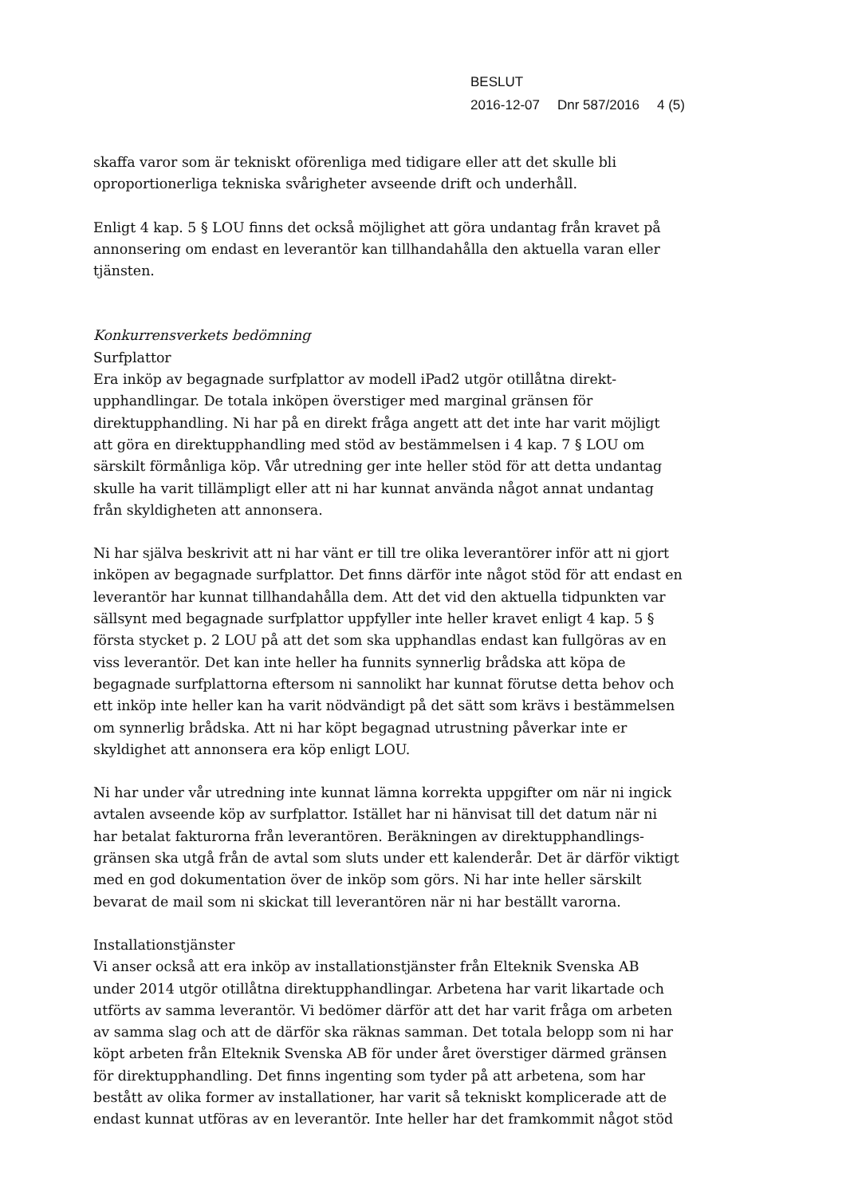BESLUT
2016-12-07 Dnr 587/2016 4 (5)
skaffa varor som är tekniskt oförenliga med tidigare eller att det skulle bli oproportionerliga tekniska svårigheter avseende drift och underhåll.
Enligt 4 kap. 5 § LOU finns det också möjlighet att göra undantag från kravet på annonsering om endast en leverantör kan tillhandahålla den aktuella varan eller tjänsten.
Konkurrensverkets bedömning
Surfplattor
Era inköp av begagnade surfplattor av modell iPad2 utgör otillåtna direkt-upphandlingar. De totala inköpen överstiger med marginal gränsen för direktupphandling. Ni har på en direkt fråga angett att det inte har varit möjligt att göra en direktupphandling med stöd av bestämmelsen i 4 kap. 7 § LOU om särskilt förmånliga köp. Vår utredning ger inte heller stöd för att detta undantag skulle ha varit tillämpligt eller att ni har kunnat använda något annat undantag från skyldigheten att annonsera.
Ni har själva beskrivit att ni har vänt er till tre olika leverantörer inför att ni gjort inköpen av begagnade surfplattor. Det finns därför inte något stöd för att endast en leverantör har kunnat tillhandahålla dem. Att det vid den aktuella tidpunkten var sällsynt med begagnade surfplattor uppfyller inte heller kravet enligt 4 kap. 5 § första stycket p. 2 LOU på att det som ska upphandlas endast kan fullgöras av en viss leverantör. Det kan inte heller ha funnits synnerlig brådska att köpa de begagnade surfplattorna eftersom ni sannolikt har kunnat förutse detta behov och ett inköp inte heller kan ha varit nödvändigt på det sätt som krävs i bestämmelsen om synnerlig brådska. Att ni har köpt begagnad utrustning påverkar inte er skyldighet att annonsera era köp enligt LOU.
Ni har under vår utredning inte kunnat lämna korrekta uppgifter om när ni ingick avtalen avseende köp av surfplattor. Istället har ni hänvisat till det datum när ni har betalat fakturorna från leverantören. Beräkningen av direktupphandlings-gränsen ska utgå från de avtal som sluts under ett kalenderår. Det är därför viktigt med en god dokumentation över de inköp som görs. Ni har inte heller särskilt bevarat de mail som ni skickat till leverantören när ni har beställt varorna.
Installationstjänster
Vi anser också att era inköp av installationstjänster från Elteknik Svenska AB under 2014 utgör otillåtna direktupphandlingar. Arbetena har varit likartade och utförts av samma leverantör. Vi bedömer därför att det har varit fråga om arbeten av samma slag och att de därför ska räknas samman. Det totala belopp som ni har köpt arbeten från Elteknik Svenska AB för under året överstiger därmed gränsen för direktupphandling. Det finns ingenting som tyder på att arbetena, som har bestått av olika former av installationer, har varit så tekniskt komplicerade att de endast kunnat utföras av en leverantör. Inte heller har det framkommit något stöd